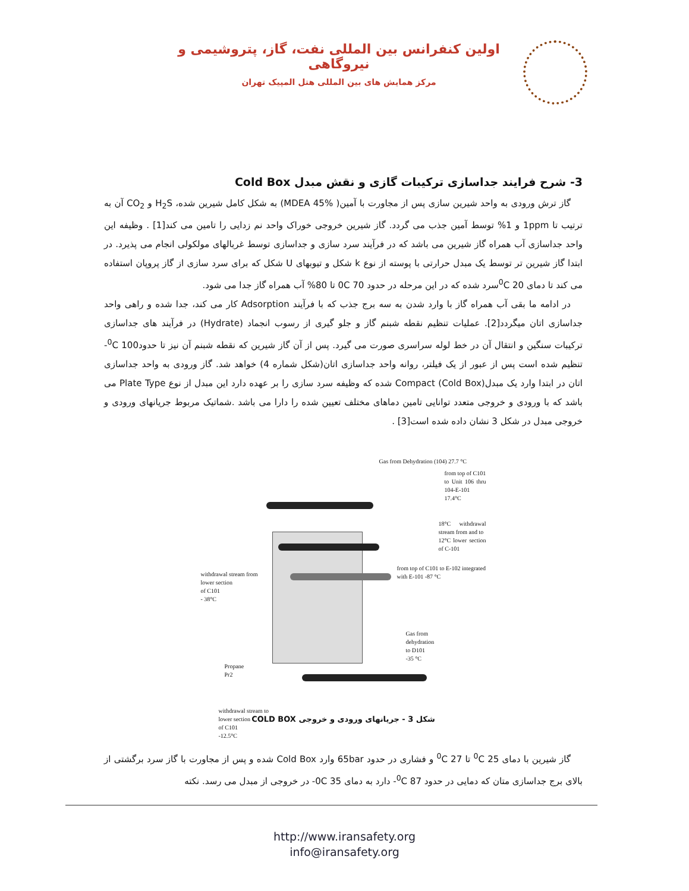اولین کنفرانس بین المللی نفت، گاز، پتروشیمی و نیروگاهی
مرکز همایش های بین المللی هتل المپیک تهران
3- شرح فرایند جداسازی ترکیبات گازی و نقش مبدل Cold Box
گاز ترش ورودی به واحد شیرین سازی پس از مجاورت با آمین( MDEA 45%) به شکل کامل شیرین شده، H<sub>2</sub>S و CO<sub>2</sub> آن به ترتیب تا 1ppm و 1% توسط آمین جذب می گردد. گاز شیرین خروجی خوراک واحد نم زدایی را تامین می کند[1] . وظیفه این واحد جداسازی آب همراه گاز شیرین می باشد که در فرآیند سرد سازی و جداسازی توسط غربالهای مولکولی انجام می پذیرد. در ابتدا گاز شیرین تر توسط یک مبدل حرارتی با پوسته از نوع k شکل و تیوبهای U شکل که برای سرد سازی از گاز پروپان استفاده می کند تا دمای <sup>0</sup>C 20سرد شده که در این مرحله در حدود 70 0C تا 80% آب همراه گاز جدا می شود.
در ادامه ما بقی آب همراه گاز با وارد شدن به سه برج جذب که با فرآیند Adsorption کار می کند، جدا شده و راهی واحد جداسازی اتان میگردد[2]. عملیات تنظیم نقطه شبنم گاز و جلو گیری از رسوب انجماد (Hydrate) در فرآیند های جداسازی ترکیبات سنگین و انتقال آن در خط لوله سراسری صورت می گیرد. پس از آن گاز شیرین که نقطه شبنم آن نیز تا حدود<sup>0</sup>C 100- تنظیم شده است پس از عبور از یک فیلتر، روانه واحد جداسازی اتان(شکل شماره 4) خواهد شد. گاز ورودی به واحد جداسازی اتان در ابتدا وارد یک مبدل(Cold Box) Compact شده که وظیفه سرد سازی را بر عهده دارد این مبدل از نوع Plate Type می باشد که با ورودی و خروجی متعدد توانایی تامین دماهای مختلف تعیین شده را دارا می باشد .شماتیک مربوط جریانهای ورودی و خروجی مبدل در شکل 3 نشان داده شده است[3] .
Gas from Dehydration (104) 27.7 °C
from top of C101
to Unit 106 thru 104-E-101
17.4°C
18°C withdrawal stream from and to
12°C lower section of C-101
from top of C101 to E-102 integrated
with E-101 -87 °C
withdrawal stream from
lower section
of C101
- 38°C
Gas from
dehydration
to D101
-35 °C
Propane
Pr2
withdrawal stream to
lower section
of C101
-12.5°C
شکل 3 - جریانهای ورودی و خروجی COLD BOX
گاز شیرین با دمای <sup>0</sup>C 25 تا <sup>0</sup>C 27 و فشاری در حدود 65bar وارد Cold Box شده و پس از مجاورت با گاز سرد برگشتی از بالای برج جداسازی متان که دمایی در حدود <sup>0</sup>C 87- دارد به دمای 35 0C- در خروجی از مبدل می رسد. نکته
http://www.iransafety.org
info@iransafety.org